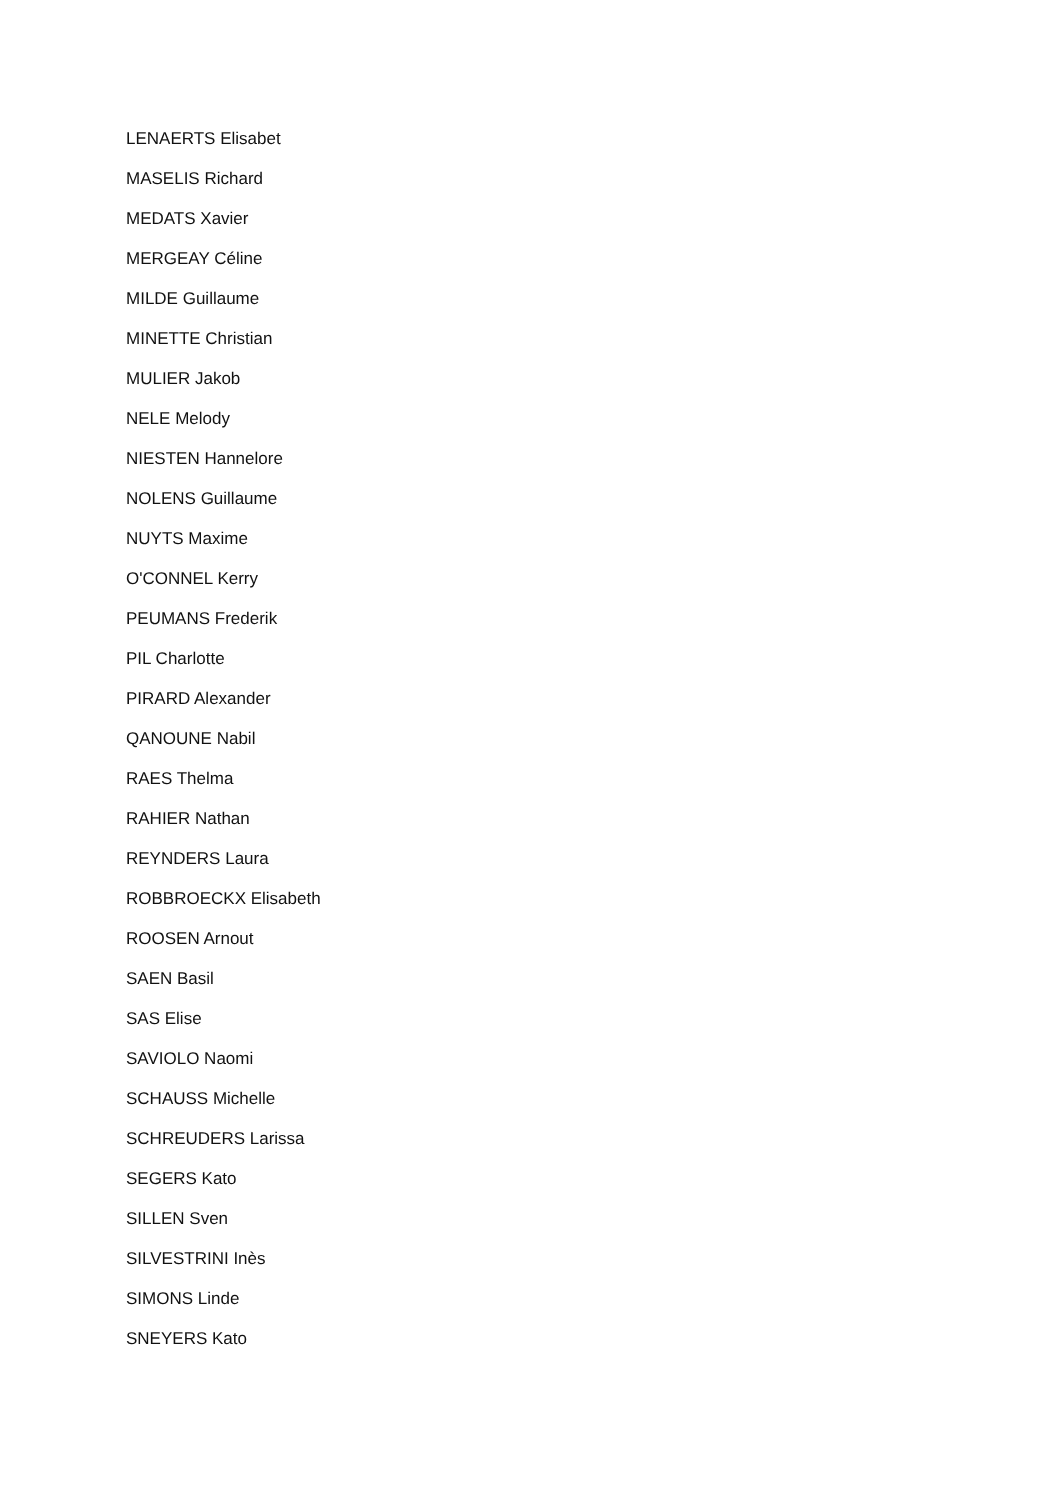LENAERTS Elisabet
MASELIS Richard
MEDATS Xavier
MERGEAY Céline
MILDE Guillaume
MINETTE Christian
MULIER Jakob
NELE Melody
NIESTEN Hannelore
NOLENS Guillaume
NUYTS Maxime
O'CONNEL Kerry
PEUMANS Frederik
PIL Charlotte
PIRARD Alexander
QANOUNE Nabil
RAES Thelma
RAHIER Nathan
REYNDERS Laura
ROBBROECKX Elisabeth
ROOSEN Arnout
SAEN Basil
SAS Elise
SAVIOLO Naomi
SCHAUSS Michelle
SCHREUDERS Larissa
SEGERS Kato
SILLEN Sven
SILVESTRINI Inès
SIMONS Linde
SNEYERS Kato